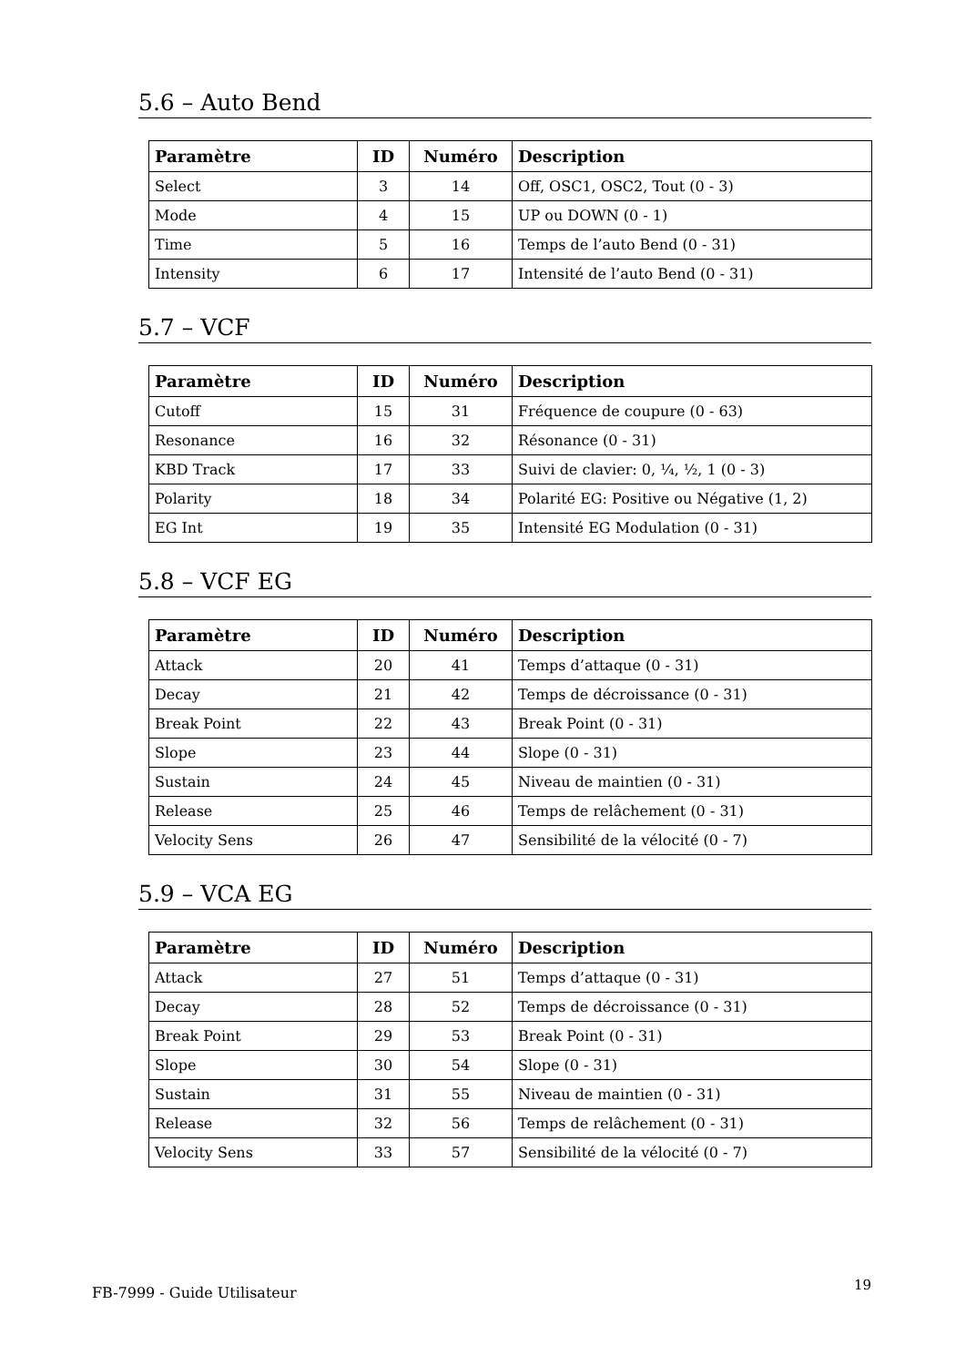5.6 – Auto Bend
| Paramètre | ID | Numéro | Description |
| --- | --- | --- | --- |
| Select | 3 | 14 | Off, OSC1, OSC2, Tout (0 - 3) |
| Mode | 4 | 15 | UP ou DOWN (0 - 1) |
| Time | 5 | 16 | Temps de l’auto Bend (0 - 31) |
| Intensity | 6 | 17 | Intensité de l’auto Bend (0 - 31) |
5.7 – VCF
| Paramètre | ID | Numéro | Description |
| --- | --- | --- | --- |
| Cutoff | 15 | 31 | Fréquence de coupure (0 - 63) |
| Resonance | 16 | 32 | Résonance (0 - 31) |
| KBD Track | 17 | 33 | Suivi de clavier: 0, ¼, ½, 1 (0 - 3) |
| Polarity | 18 | 34 | Polarité EG: Positive ou Négative (1, 2) |
| EG Int | 19 | 35 | Intensité EG Modulation (0 - 31) |
5.8 – VCF EG
| Paramètre | ID | Numéro | Description |
| --- | --- | --- | --- |
| Attack | 20 | 41 | Temps d’attaque (0 - 31) |
| Decay | 21 | 42 | Temps de décroissance (0 - 31) |
| Break Point | 22 | 43 | Break Point (0 - 31) |
| Slope | 23 | 44 | Slope (0 - 31) |
| Sustain | 24 | 45 | Niveau de maintien (0 - 31) |
| Release | 25 | 46 | Temps de relâchement (0 - 31) |
| Velocity Sens | 26 | 47 | Sensibilité de la vélocité (0 - 7) |
5.9 – VCA EG
| Paramètre | ID | Numéro | Description |
| --- | --- | --- | --- |
| Attack | 27 | 51 | Temps d’attaque (0 - 31) |
| Decay | 28 | 52 | Temps de décroissance (0 - 31) |
| Break Point | 29 | 53 | Break Point (0 - 31) |
| Slope | 30 | 54 | Slope (0 - 31) |
| Sustain | 31 | 55 | Niveau de maintien (0 - 31) |
| Release | 32 | 56 | Temps de relâchement (0 - 31) |
| Velocity Sens | 33 | 57 | Sensibilité de la vélocité (0 - 7) |
FB-7999 - Guide Utilisateur 19